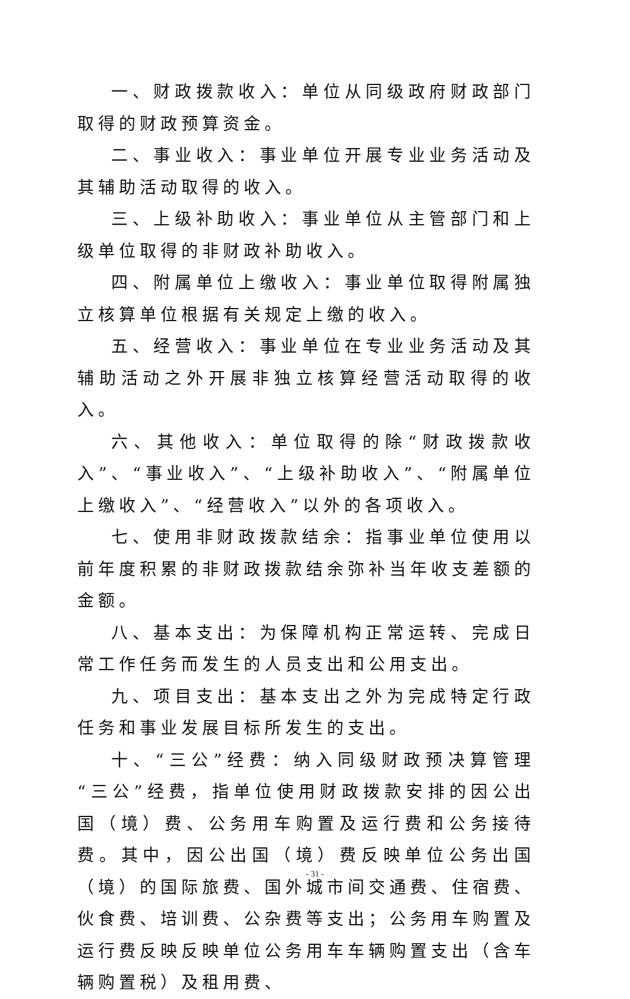一、财政拨款收入：单位从同级政府财政部门取得的财政预算资金。
二、事业收入：事业单位开展专业业务活动及其辅助活动取得的收入。
三、上级补助收入：事业单位从主管部门和上级单位取得的非财政补助收入。
四、附属单位上缴收入：事业单位取得附属独立核算单位根据有关规定上缴的收入。
五、经营收入：事业单位在专业业务活动及其辅助活动之外开展非独立核算经营活动取得的收入。
六、其他收入：单位取得的除“财政拨款收入”、“事业收入”、“上级补助收入”、“附属单位上缴收入”、“经营收入”以外的各项收入。
七、使用非财政拨款结余：指事业单位使用以前年度积累的非财政拨款结余弥补当年收支差额的金额。
八、基本支出：为保障机构正常运转、完成日常工作任务而发生的人员支出和公用支出。
九、项目支出：基本支出之外为完成特定行政任务和事业发展目标所发生的支出。
十、“三公”经费：纳入同级财政预决算管理“三公”经费，指单位使用财政拨款安排的因公出国（境）费、公务用车购置及运行费和公务接待费。其中，因公出国（境）费反映单位公务出国（境）的国际旅费、国外城市间交通费、住宿费、伙食费、培训费、公杂费等支出；公务用车购置及运行费反映反映单位公务用车车辆购置支出（含车辆购置税）及租用费、
- 31 -